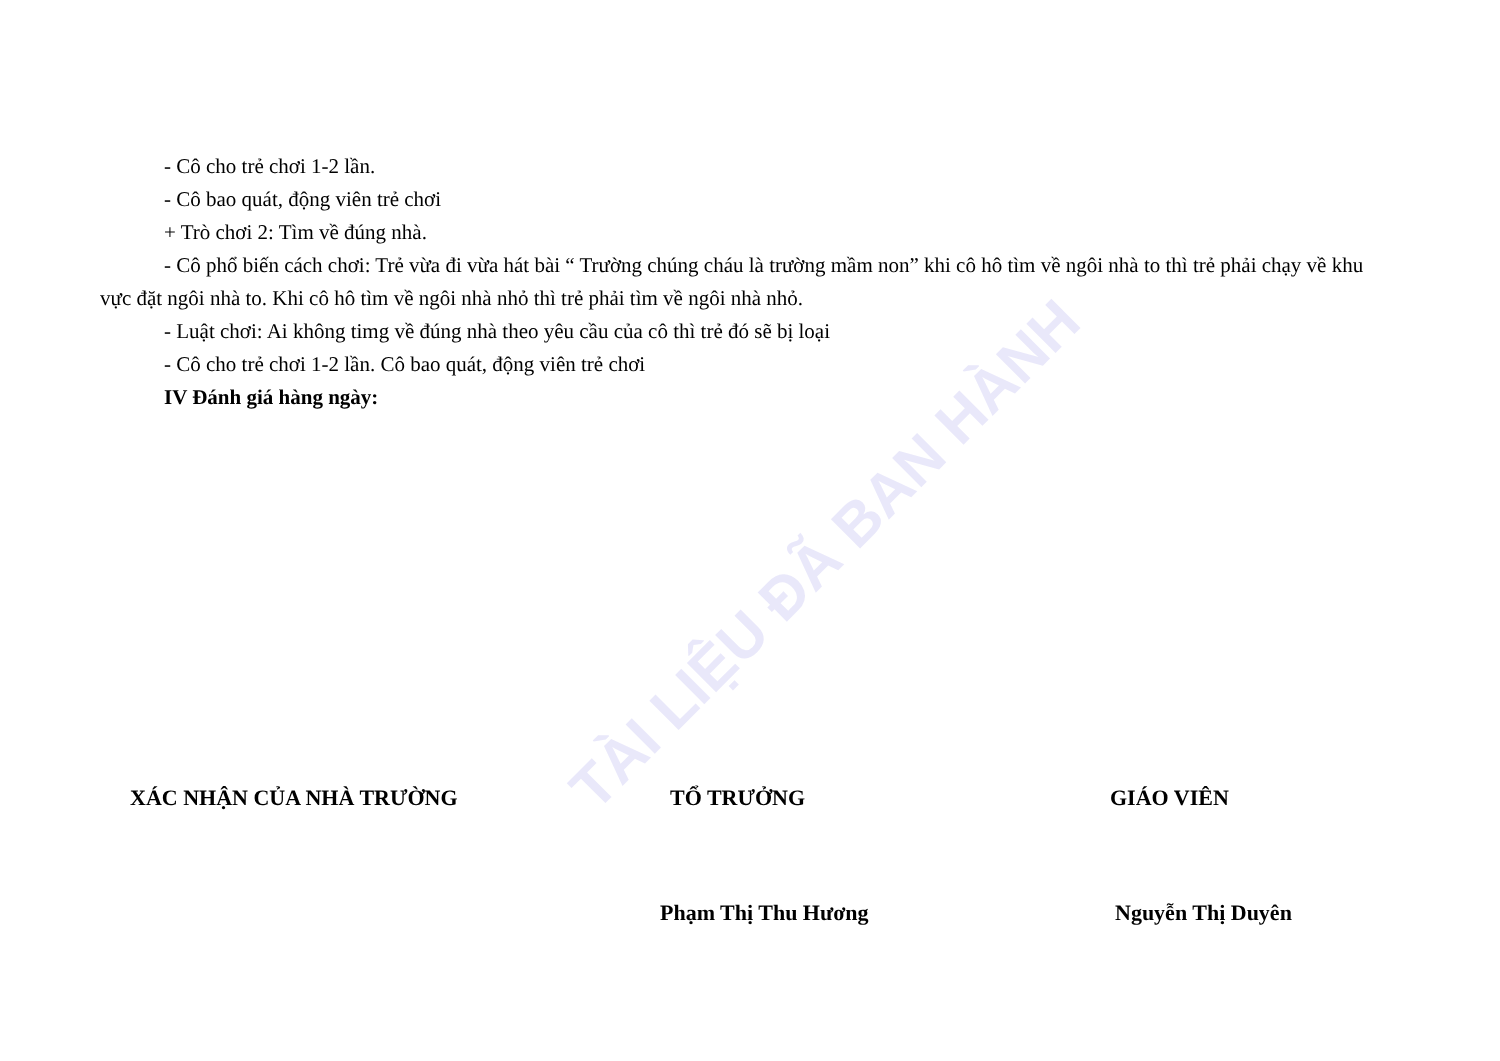TÀI LIỆU ĐÃ BAN HÀNH
- Cô cho trẻ chơi 1-2 lần.
- Cô bao quát, động viên trẻ chơi
+ Trò chơi 2: Tìm về đúng nhà.
- Cô phổ biến cách chơi: Trẻ vừa đi vừa hát bài “ Trường chúng cháu là trường mầm non” khi cô hô tìm về ngôi nhà to thì trẻ phải chạy về khu vực đặt ngôi nhà to. Khi cô hô tìm về ngôi nhà nhỏ thì trẻ phải tìm về ngôi nhà nhỏ.
- Luật chơi: Ai không timg về đúng nhà theo yêu cầu của cô thì trẻ đó sẽ bị loại
- Cô cho trẻ chơi 1-2 lần. Cô bao quát, động viên trẻ chơi
IV Đánh giá hàng ngày:
XÁC NHẬN CỦA NHÀ TRƯỜNG TỔ TRƯỞNG GIÁO VIÊN
Phạm Thị Thu Hương Nguyễn Thị Duyên